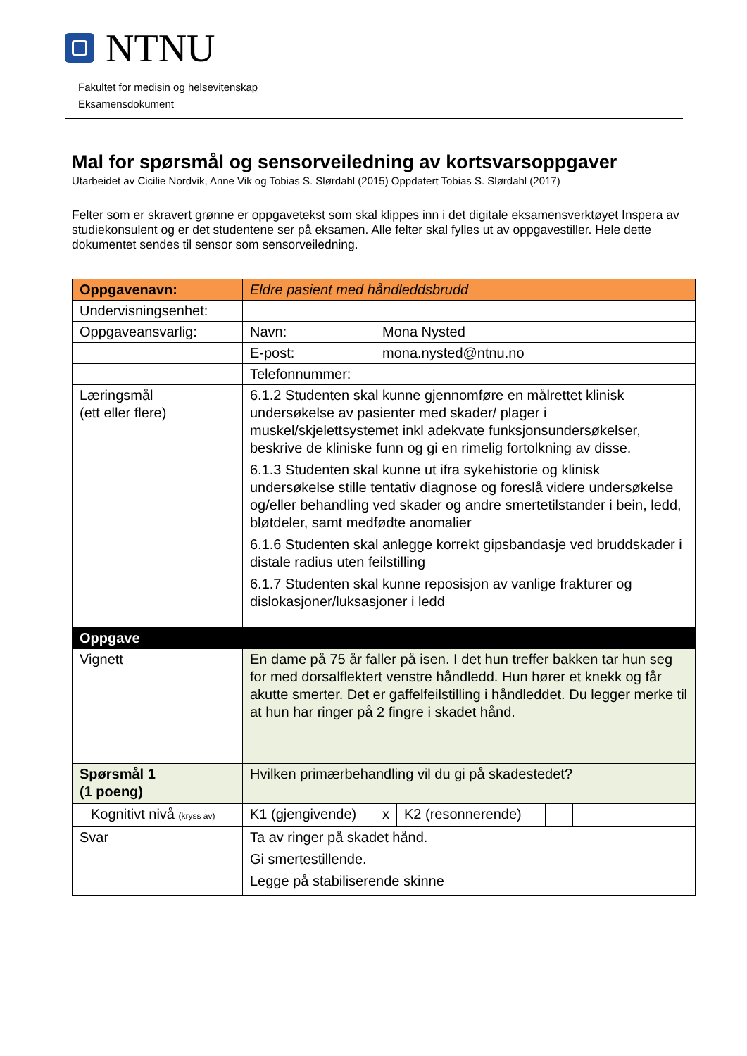NTNU
Fakultet for medisin og helsevitenskap
Eksamensdokument
Mal for spørsmål og sensorveiledning av kortsvarsoppgaver
Utarbeidet av Cicilie Nordvik, Anne Vik og Tobias S. Slørdahl (2015) Oppdatert Tobias S. Slørdahl (2017)
Felter som er skravert grønne er oppgavetekst som skal klippes inn i det digitale eksamensverktøyet Inspera av studiekonsulent og er det studentene ser på eksamen. Alle felter skal fylles ut av oppgavestiller. Hele dette dokumentet sendes til sensor som sensorveiledning.
| Oppgavenavn: | Eldre pasient med håndleddsbrudd | | | | |
| Undervisningsenhet: | | | | | |
| Oppgaveansvarlig: | Navn: | Mona Nysted | | | |
| | E-post: | mona.nysted@ntnu.no | | | |
| | Telefonnummer: | | | | |
| Læringsmål (ett eller flere) | 6.1.2 Studenten skal kunne gjennomføre en målrettet klinisk undersøkelse av pasienter med skader/ plager i muskel/skjelettsystemet inkl adekvate funksjonsundersøkelser, beskrive de kliniske funn og gi en rimelig fortolkning av disse. 6.1.3 Studenten skal kunne ut ifra sykehistorie og klinisk undersøkelse stille tentativ diagnose og foreslå videre undersøkelse og/eller behandling ved skader og andre smertetilstander i bein, ledd, bløtdeler, samt medfødte anomalier 6.1.6 Studenten skal anlegge korrekt gipsbandasje ved bruddskader i distale radius uten feilstilling 6.1.7 Studenten skal kunne reposisjon av vanlige frakturer og dislokasjoner/luksasjoner i ledd | | | | |
| Oppgave | | | | | |
| Vignett | En dame på 75 år faller på isen. I det hun treffer bakken tar hun seg for med dorsalflektert venstre håndledd. Hun hører et knekk og får akutte smerter. Det er gaffelfeilstilling i håndleddet. Du legger merke til at hun har ringer på 2 fingre i skadet hånd. | | | | |
| Spørsmål 1 (1 poeng) | Hvilken primærbehandling vil du gi på skadestedet? | | | | |
| Kognitivt nivå (kryss av) | K1 (gjengivende) | x | K2 (resonnerende) | | |
| Svar | Ta av ringer på skadet hånd. Gi smertestillende. Legge på stabiliserende skinne | | | | |